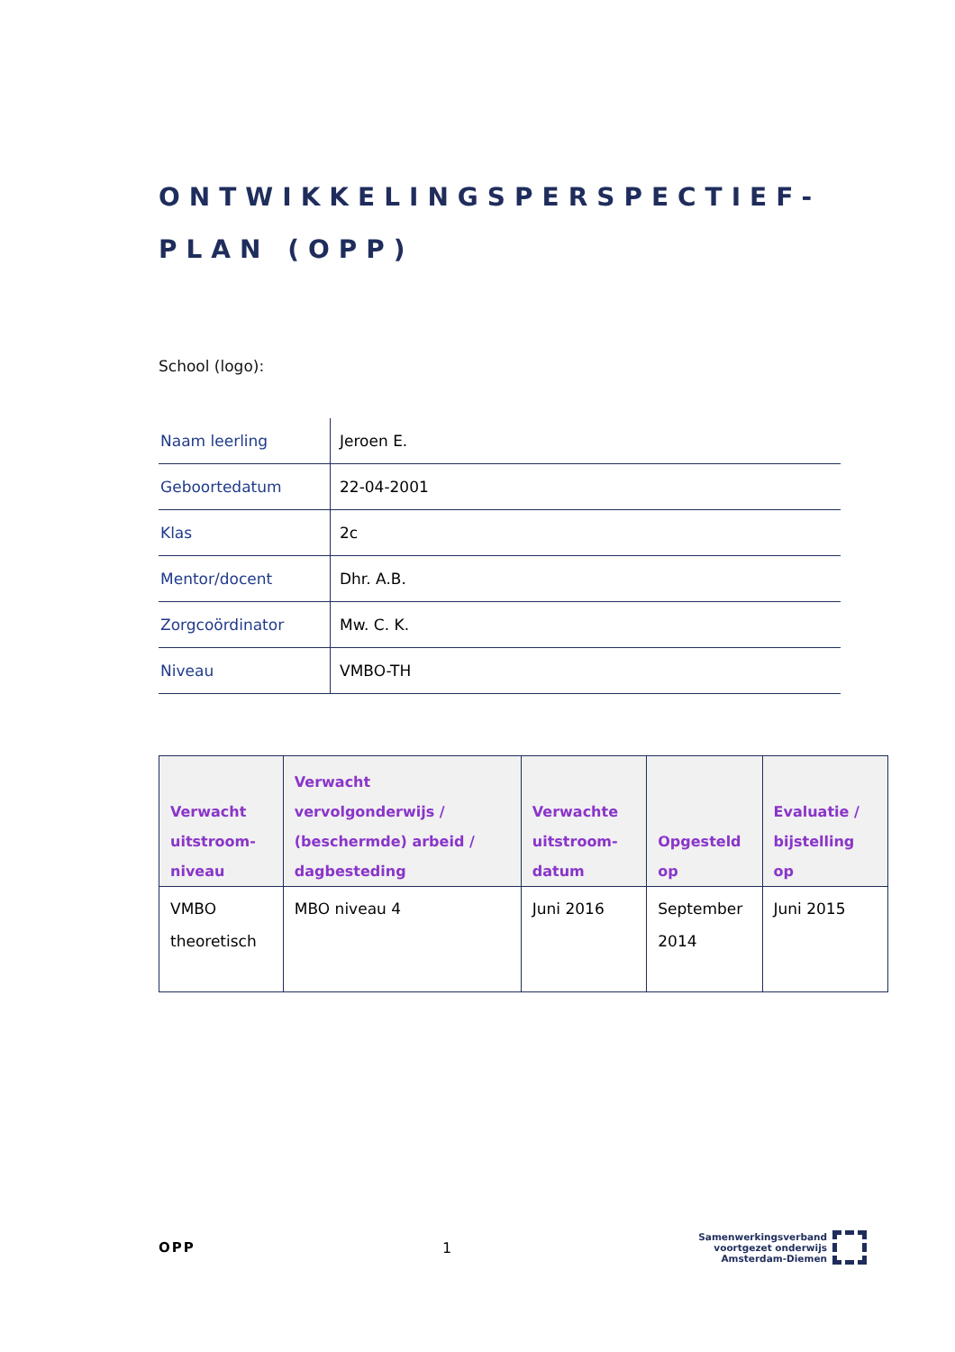ONTWIKKELINGSPERSPECTIEF-
PLAN (OPP)
School (logo):
| Naam leerling | Jeroen E. |
| Geboortedatum | 22-04-2001 |
| Klas | 2c |
| Mentor/docent | Dhr. A.B. |
| Zorgcoördinator | Mw. C. K. |
| Niveau | VMBO-TH |
| Verwacht uitstroom- niveau | Verwacht vervolgonderwijs / (beschermde) arbeid / dagbesteding | Verwachte uitstroom- datum | Opgesteld op | Evaluatie / bijstelling op |
| --- | --- | --- | --- | --- |
| VMBO theoretisch | MBO niveau 4 | Juni 2016 | September 2014 | Juni 2015 |
OPP 1
Samenwerkingsverband
voortgezet onderwijs
Amsterdam-Diemen